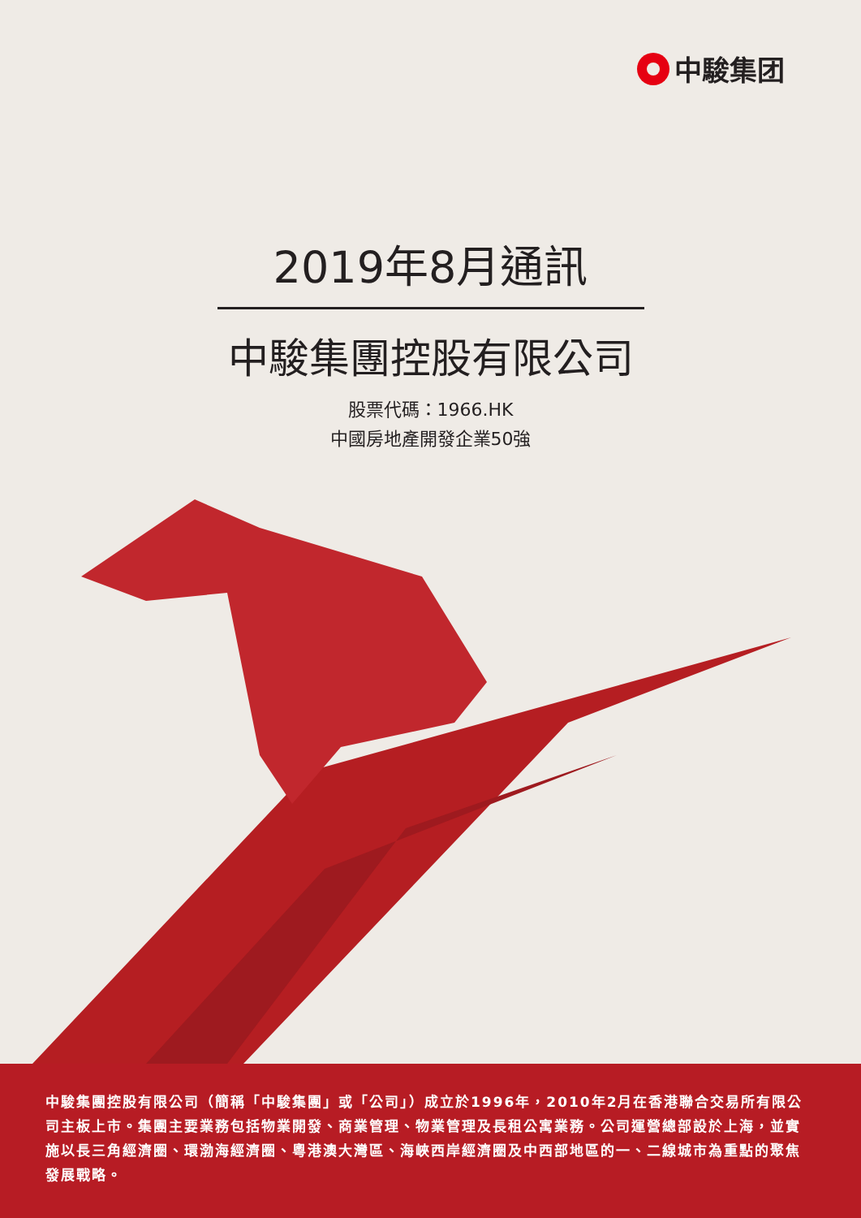中駿集团
2019年8月通訊
中駿集團控股有限公司
股票代碼：1966.HK
中國房地產開發企業50強
中駿集團控股有限公司（簡稱「中駿集團」或「公司」）成立於1996年，2010年2月在香港聯合交易所有限公司主板上市。集團主要業務包括物業開發、商業管理、物業管理及長租公寓業務。公司運營總部設於上海，並實施以長三角經濟圈、環渤海經濟圈、粵港澳大灣區、海峽西岸經濟圈及中西部地區的一、二線城市為重點的聚焦發展戰略。